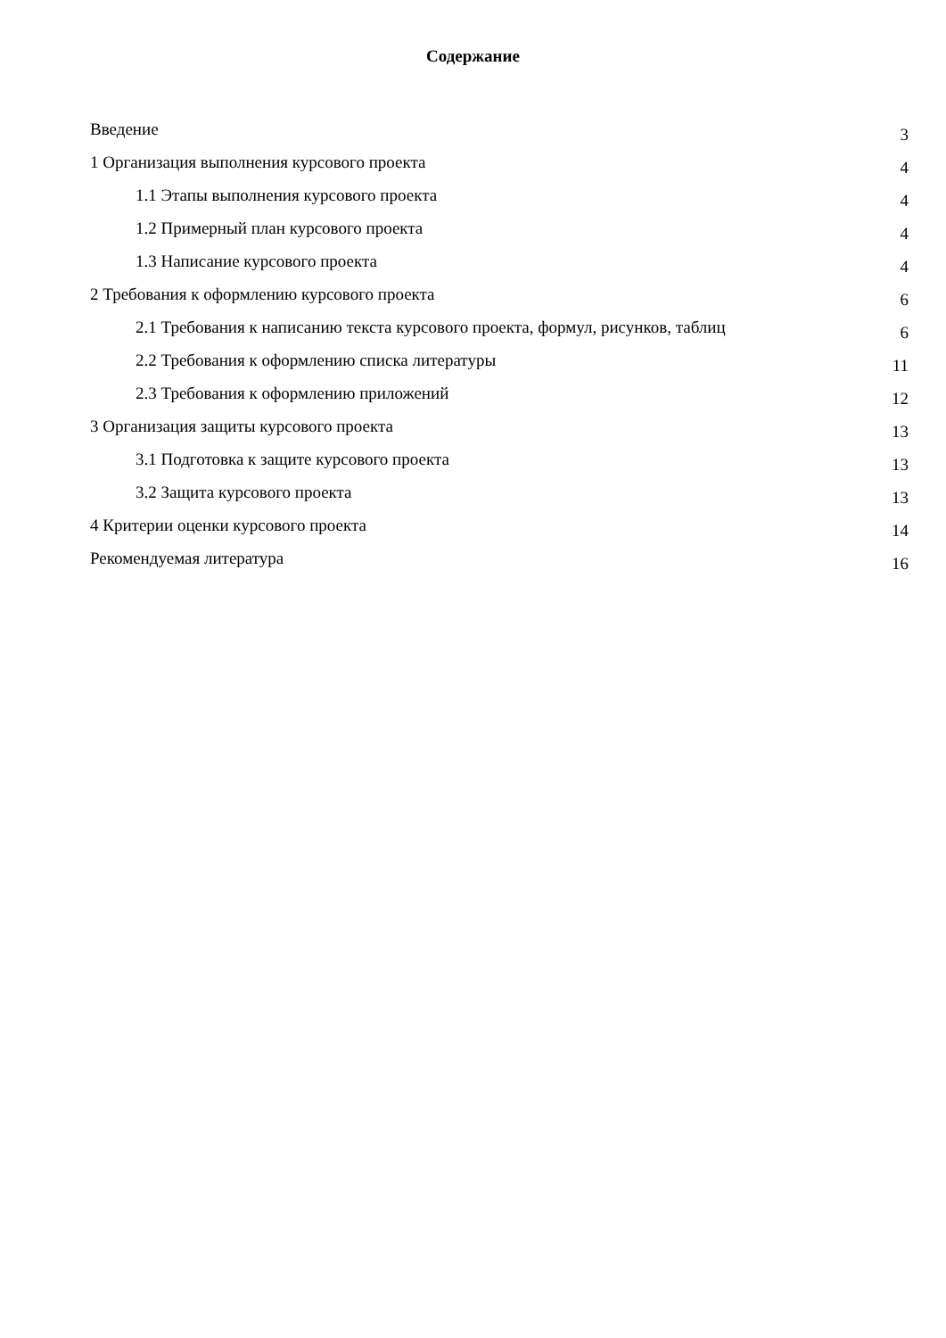Содержание
Введение 3
1 Организация выполнения курсового проекта 4
1.1 Этапы выполнения курсового проекта 4
1.2 Примерный план курсового проекта 4
1.3 Написание курсового проекта 4
2 Требования к оформлению курсового проекта 6
2.1 Требования к написанию текста курсового проекта, формул, рисунков, таблиц 6
2.2 Требования к оформлению списка литературы 11
2.3 Требования к оформлению приложений 12
3 Организация защиты курсового проекта 13
3.1 Подготовка к защите курсового проекта 13
3.2 Защита курсового проекта 13
4 Критерии оценки курсового проекта 14
Рекомендуемая литература 16